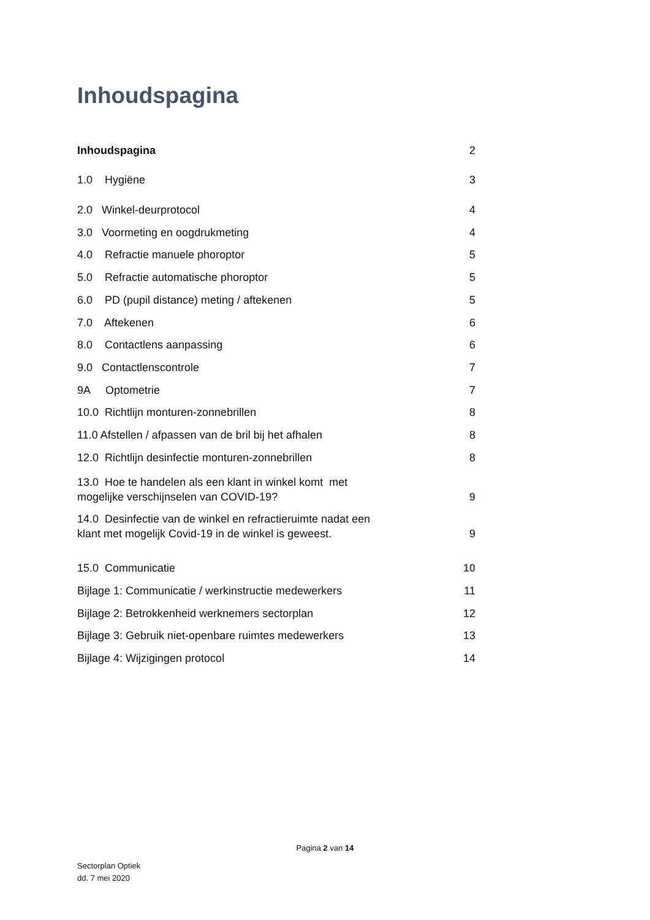Inhoudspagina
Inhoudspagina 2
1.0 Hygiëne 3
2.0 Winkel-deurprotocol 4
3.0 Voormeting en oogdrukmeting 4
4.0 Refractie manuele phoroptor 5
5.0 Refractie automatische phoroptor 5
6.0 PD (pupil distance) meting / aftekenen 5
7.0 Aftekenen 6
8.0 Contactlens aanpassing 6
9.0 Contactlenscontrole 7
9A Optometrie 7
10.0 Richtlijn monturen-zonnebrillen 8
11.0 Afstellen / afpassen van de bril bij het afhalen 8
12.0 Richtlijn desinfectie monturen-zonnebrillen 8
13.0 Hoe te handelen als een klant in winkel komt met
mogelijke verschijnselen van COVID-19? 9
14.0 Desinfectie van de winkel en refractieruimte nadat een
klant met mogelijk Covid-19 in de winkel is geweest. 9
15.0 Communicatie 10
Bijlage 1: Communicatie / werkinstructie medewerkers 11
Bijlage 2: Betrokkenheid werknemers sectorplan 12
Bijlage 3: Gebruik niet-openbare ruimtes medewerkers 13
Bijlage 4: Wijzigingen protocol 14
Pagina 2 van 14
Sectorplan Optiek
dd. 7 mei 2020